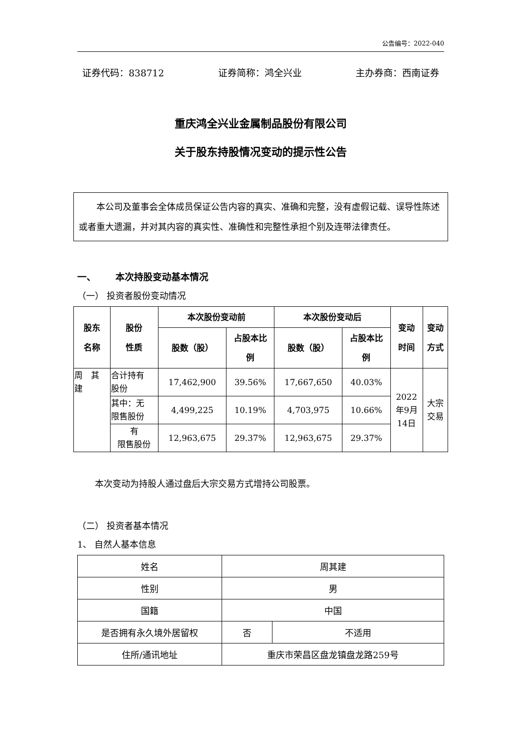公告编号：2022-040
证券代码：838712 证券简称：鸿全兴业 主办券商：西南证券
重庆鸿全兴业金属制品股份有限公司
关于股东持股情况变动的提示性公告
本公司及董事会全体成员保证公告内容的真实、准确和完整，没有虚假记载、误导性陈述或者重大遗漏，并对其内容的真实性、准确性和完整性承担个别及连带法律责任。
一、 本次持股变动基本情况
（一） 投资者股份变动情况
| 股东 名称 | 股份 性质 | 本次股份变动前 | | 本次股份变动后 | | 变动 时间 | 变动 方式 |
| --- | --- | --- | --- | --- | --- | --- | --- |
| | | 股数（股） | 占股本比 例 | 股数（股） | 占股本比 例 | | |
| 周 其 建 | 合计持有 股份 | 17,462,900 | 39.56% | 17,667,650 | 40.03% | 2022 年9月 14日 | 大宗 交易 |
| | 其中：无 限售股份 | 4,499,225 | 10.19% | 4,703,975 | 10.66% | | |
| | 有 限售股份 | 12,963,675 | 29.37% | 12,963,675 | 29.37% | | |
本次变动为持股人通过盘后大宗交易方式增持公司股票。
（二） 投资者基本情况
1、 自然人基本信息
| 姓名 | 周其建 | |
| 性别 | 男 | |
| 国籍 | 中国 | |
| 是否拥有永久境外居留权 | 否 | 不适用 |
| 住所/通讯地址 | 重庆市荣昌区盘龙镇盘龙路259号 | |